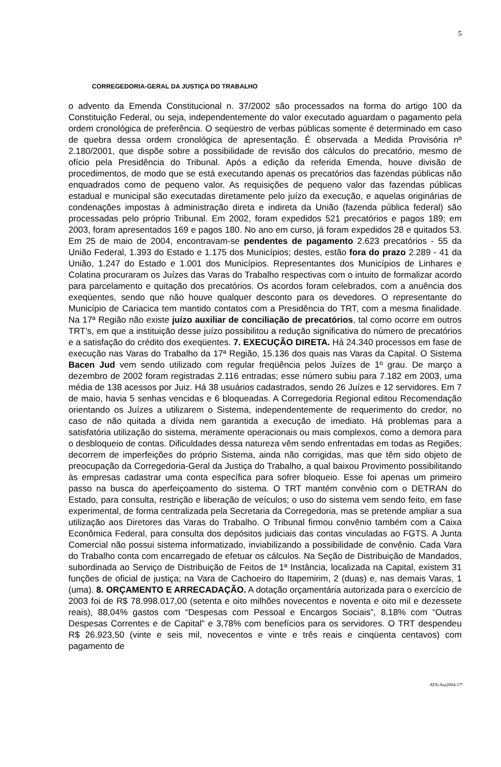5
CORREGEDORIA-GERAL DA JUSTIÇA DO TRABALHO
o advento da Emenda Constitucional n. 37/2002 são processados na forma do artigo 100 da Constituição Federal, ou seja, independentemente do valor executado aguardam o pagamento pela ordem cronológica de preferência. O seqüestro de verbas públicas somente é determinado em caso de quebra dessa ordem cronológica de apresentação. É observada a Medida Provisória nº 2.180/2001, que dispõe sobre a possibilidade de revisão dos cálculos do precatório, mesmo de ofício pela Presidência do Tribunal. Após a edição da referida Emenda, houve divisão de procedimentos, de modo que se está executando apenas os precatórios das fazendas públicas não enquadrados como de pequeno valor. As requisições de pequeno valor das fazendas públicas estadual e municipal são executadas diretamente pelo juízo da execução, e aquelas originárias de condenações impostas à administração direta e indireta da União (fazenda pública federal) são processadas pelo próprio Tribunal. Em 2002, foram expedidos 521 precatórios e pagos 189; em 2003, foram apresentados 169 e pagos 180. No ano em curso, já foram expedidos 28 e quitados 53. Em 25 de maio de 2004, encontravam-se pendentes de pagamento 2.623 precatórios - 55 da União Federal, 1.393 do Estado e 1.175 dos Municípios; destes, estão fora do prazo 2.289 - 41 da União, 1.247 do Estado e 1.001 dos Municípios. Representantes dos Municípios de Linhares e Colatina procuraram os Juízes das Varas do Trabalho respectivas com o intuito de formalizar acordo para parcelamento e quitação dos precatórios. Os acordos foram celebrados, com a anuência dos exeqüentes, sendo que não houve qualquer desconto para os devedores. O representante do Município de Cariacica tem mantido contatos com a Presidência do TRT, com a mesma finalidade. Na 17ª Região não existe juízo auxiliar de conciliação de precatórios, tal como ocorre em outros TRT’s, em que a instituição desse juízo possibilitou a redução significativa do número de precatórios e a satisfação do crédito dos exeqüentes. 7. EXECUÇÃO DIRETA. Há 24.340 processos em fase de execução nas Varas do Trabalho da 17ª Região, 15.136 dos quais nas Varas da Capital. O Sistema Bacen Jud vem sendo utilizado com regular freqüência pelos Juízes de 1º grau. De março a dezembro de 2002 foram registradas 2.116 entradas; esse número subiu para 7.182 em 2003, uma média de 138 acessos por Juiz. Há 38 usuários cadastrados, sendo 26 Juízes e 12 servidores. Em 7 de maio, havia 5 senhas vencidas e 6 bloqueadas. A Corregedoria Regional editou Recomendação orientando os Juízes a utilizarem o Sistema, independentemente de requerimento do credor, no caso de não quitada a dívida nem garantida a execução de imediato. Há problemas para a satisfatória utilização do sistema, meramente operacionais ou mais complexos, como a demora para o desbloqueio de contas. Dificuldades dessa natureza vêm sendo enfrentadas em todas as Regiões; decorrem de imperfeições do próprio Sistema, ainda não corrigidas, mas que têm sido objeto de preocupação da Corregedoria-Geral da Justiça do Trabalho, a qual baixou Provimento possibilitando às empresas cadastrar uma conta específica para sofrer bloqueio. Esse foi apenas um primeiro passo na busca do aperfeiçoamento do sistema. O TRT mantém convênio com o DETRAN do Estado, para consulta, restrição e liberação de veículos; o uso do sistema vem sendo feito, em fase experimental, de forma centralizada pela Secretaria da Corregedoria, mas se pretende ampliar a sua utilização aos Diretores das Varas do Trabalho. O Tribunal firmou convênio também com a Caixa Econômica Federal, para consulta dos depósitos judiciais das contas vinculadas ao FGTS. A Junta Comercial não possui sistema informatizado, inviabilizando a possibilidade de convênio. Cada Vara do Trabalho conta com encarregado de efetuar os cálculos. Na Seção de Distribuição de Mandados, subordinada ao Serviço de Distribuição de Feitos de 1ª Instância, localizada na Capital, existem 31 funções de oficial de justiça; na Vara de Cachoeiro do Itapemirim, 2 (duas) e, nas demais Varas, 1 (uma). 8. ORÇAMENTO E ARRECADAÇÃO. A dotação orçamentária autorizada para o exercício de 2003 foi de R$ 78.998.017,00 (setenta e oito milhões novecentos e noventa e oito mil e dezessete reais), 88,04% gastos com “Despesas com Pessoal e Encargos Sociais”, 8,18% com “Outras Despesas Correntes e de Capital” e 3,78% com benefícios para os servidores. O TRT despendeu R$ 26.923,50 (vinte e seis mil, novecentos e vinte e três reais e cinqüenta centavos) com pagamento de
ATA/Ata2004-17ª